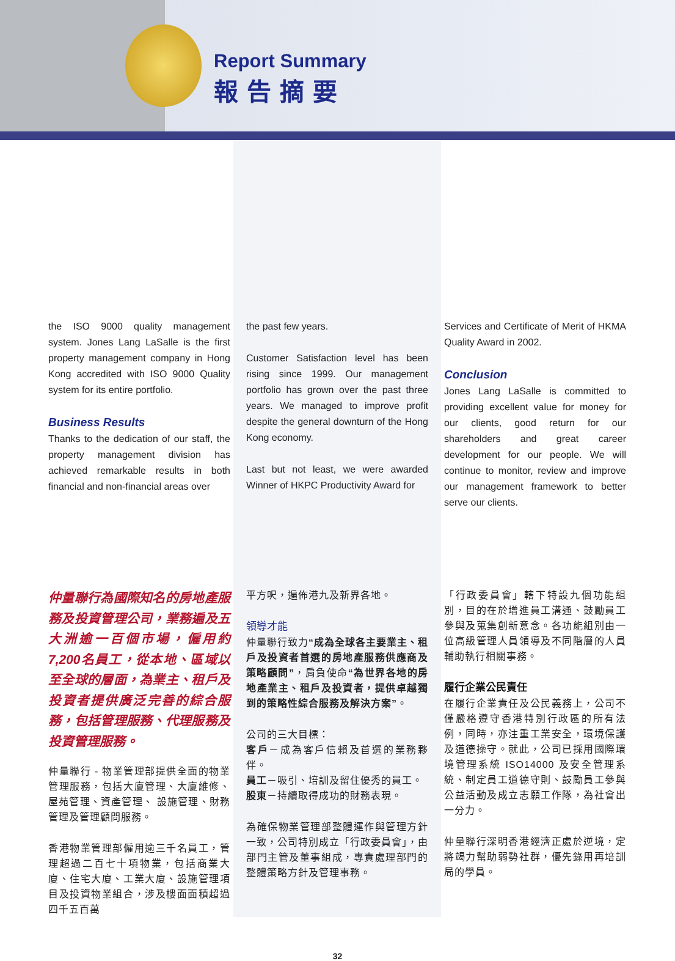Report Summary
報告摘要
the ISO 9000 quality management system. Jones Lang LaSalle is the first property management company in Hong Kong accredited with ISO 9000 Quality system for its entire portfolio.
Business Results
Thanks to the dedication of our staff, the property management division has achieved remarkable results in both financial and non-financial areas over
the past few years.
Customer Satisfaction level has been rising since 1999. Our management portfolio has grown over the past three years. We managed to improve profit despite the general downturn of the Hong Kong economy.
Last but not least, we were awarded Winner of HKPC Productivity Award for
Services and Certificate of Merit of HKMA Quality Award in 2002.
Conclusion
Jones Lang LaSalle is committed to providing excellent value for money for our clients, good return for our shareholders and great career development for our people. We will continue to monitor, review and improve our management framework to better serve our clients.
仲量聯行為國際知名的房地產服務及投資管理公司，業務遍及五大洲逾一百個市場，僱用約7,200名員工，從本地、區域以至全球的層面，為業主、租戶及投資者提供廣泛完善的綜合服務，包括管理服務、代理服務及投資管理服務。
仲量聯行 - 物業管理部提供全面的物業管理服務，包括大廈管理、大廈維修、屋苑管理、資產管理、 設施管理、財務管理及管理顧問服務。
香港物業管理部僱用逾三千名員工，管理超過二百七十項物業，包括商業大廈、住宅大廈、工業大廈、設施管理項目及投資物業組合，涉及樓面面積超過四千五百萬
平方呎，遍佈港九及新界各地。
領導才能
仲量聯行致力“成為全球各主要業主、租戶及投資者首選的房地產服務供應商及策略顧問”，肩負使命“為世界各地的房地產業主、租戶及投資者，提供卓越獨到的策略性綜合服務及解決方案”。
公司的三大目標：
客戶－成為客戶信賴及首選的業務夥伴。
員工－吸引、培訓及留住優秀的員工。
股東－持續取得成功的財務表現。
為確保物業管理部整體運作與管理方針一致，公司特別成立「行政委員會」，由部門主管及董事組成，專責處理部門的整體策略方針及管理事務。
「行政委員會」轄下特設九個功能組別，目的在於增進員工溝通、鼓勵員工參與及蒐集創新意念。各功能組別由一位高級管理人員領導及不同階層的人員輔助執行相關事務。
履行企業公民責任
在履行企業責任及公民義務上，公司不僅嚴格遵守香港特別行政區的所有法例，同時，亦注重工業安全，環境保護及道德操守。就此，公司已採用國際環境管理系統 ISO14000 及安全管理系統、制定員工道德守則、鼓勵員工參與公益活動及成立志願工作隊，為社會出一分力。
仲量聯行深明香港經濟正處於逆境，定將竭力幫助弱勢社群，優先錄用再培訓局的學員。
32